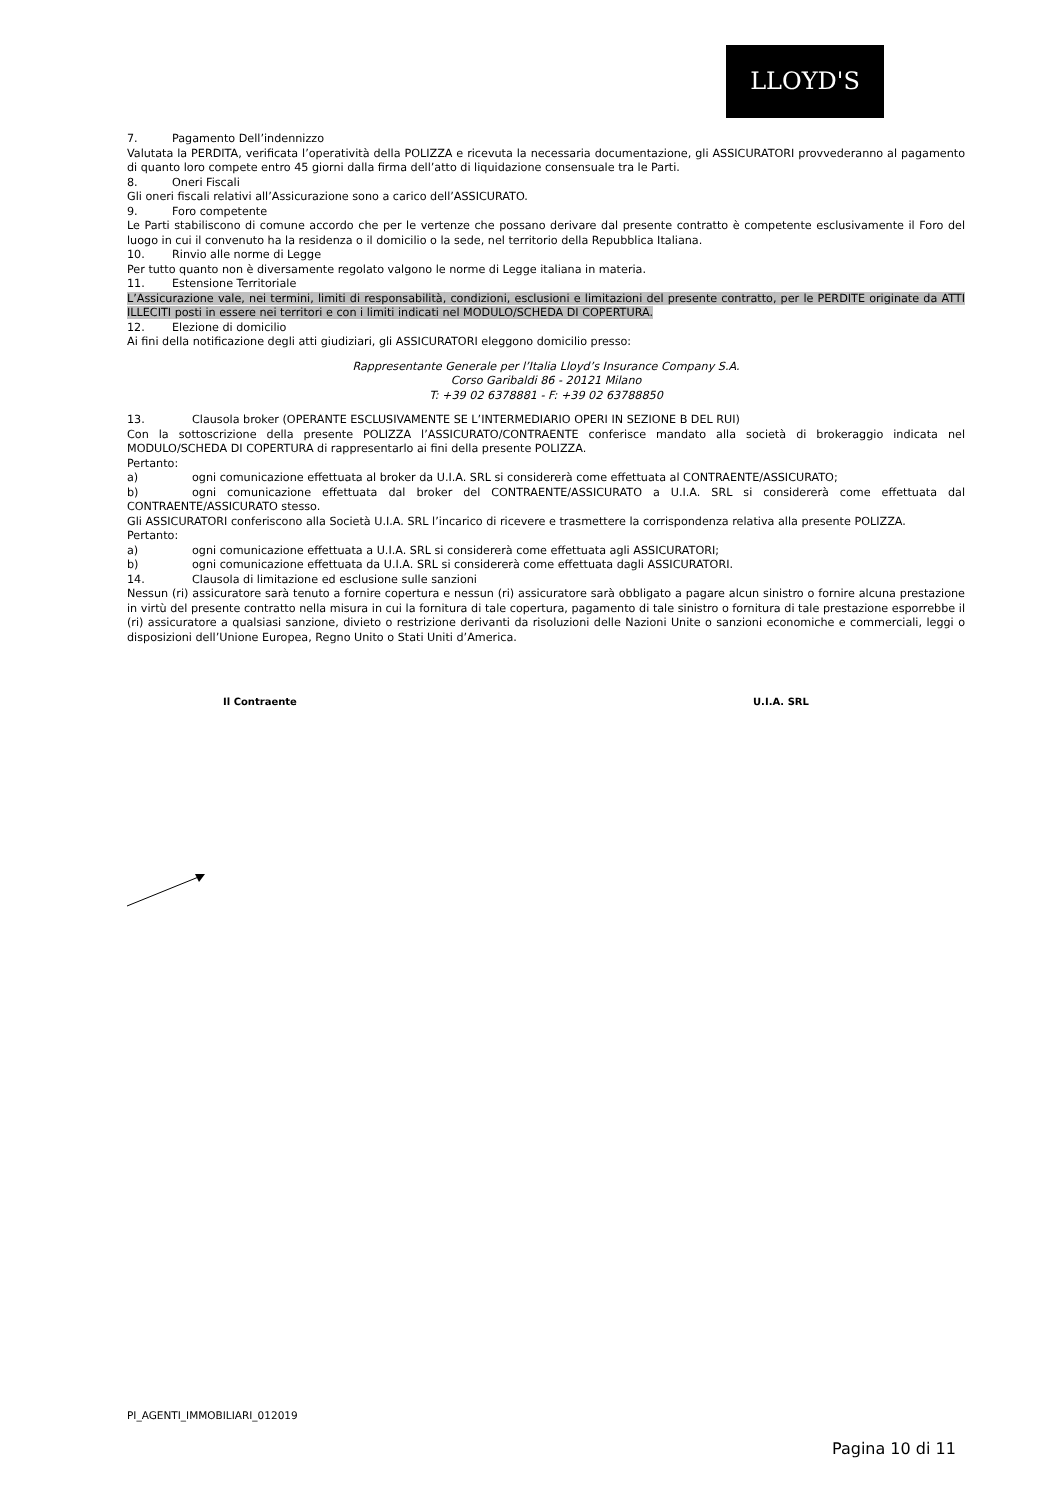LLOYD'S
7. Pagamento Dell’indennizzo
Valutata la PERDITA, verificata l’operatività della POLIZZA e ricevuta la necessaria documentazione, gli ASSICURATORI provvederanno al pagamento di quanto loro compete entro 45 giorni dalla firma dell’atto di liquidazione consensuale tra le Parti.
8. Oneri Fiscali
Gli oneri fiscali relativi all’Assicurazione sono a carico dell’ASSICURATO.
9. Foro competente
Le Parti stabiliscono di comune accordo che per le vertenze che possano derivare dal presente contratto è competente esclusivamente il Foro del luogo in cui il convenuto ha la residenza o il domicilio o la sede, nel territorio della Repubblica Italiana.
10. Rinvio alle norme di Legge
Per tutto quanto non è diversamente regolato valgono le norme di Legge italiana in materia.
11. Estensione Territoriale
L’Assicurazione vale, nei termini, limiti di responsabilità, condizioni, esclusioni e limitazioni del presente contratto, per le PERDITE originate da ATTI ILLECITI posti in essere nei territori e con i limiti indicati nel MODULO/SCHEDA DI COPERTURA.
12. Elezione di domicilio
Ai fini della notificazione degli atti giudiziari, gli ASSICURATORI eleggono domicilio presso:
Rappresentante Generale per l’Italia Lloyd’s Insurance Company S.A.
Corso Garibaldi 86 - 20121 Milano
T: +39 02 6378881 - F: +39 02 63788850
13. Clausola broker (OPERANTE ESCLUSIVAMENTE SE L’INTERMEDIARIO OPERI IN SEZIONE B DEL RUI)
Con la sottoscrizione della presente POLIZZA l’ASSICURATO/CONTRAENTE conferisce mandato alla società di brokeraggio indicata nel MODULO/SCHEDA DI COPERTURA di rappresentarlo ai fini della presente POLIZZA.
Pertanto:
a) ogni comunicazione effettuata al broker da U.I.A. SRL si considererà come effettuata al CONTRAENTE/ASSICURATO;
b) ogni comunicazione effettuata dal broker del CONTRAENTE/ASSICURATO a U.I.A. SRL si considererà come effettuata dal CONTRAENTE/ASSICURATO stesso.
Gli ASSICURATORI conferiscono alla Società U.I.A. SRL l’incarico di ricevere e trasmettere la corrispondenza relativa alla presente POLIZZA.
Pertanto:
a) ogni comunicazione effettuata a U.I.A. SRL si considererà come effettuata agli ASSICURATORI;
b) ogni comunicazione effettuata da U.I.A. SRL si considererà come effettuata dagli ASSICURATORI.
14. Clausola di limitazione ed esclusione sulle sanzioni
Nessun (ri) assicuratore sarà tenuto a fornire copertura e nessun (ri) assicuratore sarà obbligato a pagare alcun sinistro o fornire alcuna prestazione in virtù del presente contratto nella misura in cui la fornitura di tale copertura, pagamento di tale sinistro o fornitura di tale prestazione esporrebbe il (ri) assicuratore a qualsiasi sanzione, divieto o restrizione derivanti da risoluzioni delle Nazioni Unite o sanzioni economiche e commerciali, leggi o disposizioni dell’Unione Europea, Regno Unito o Stati Uniti d’America.
Il Contraente U.I.A. SRL
PI_AGENTI_IMMOBILIARI_012019
Pagina 10 di 11